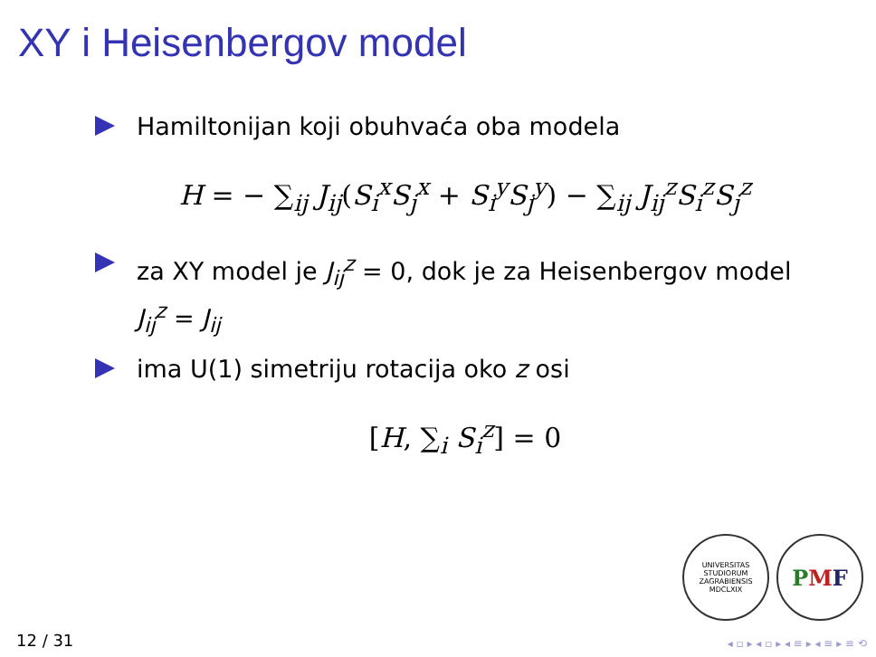XY i Heisenbergov model
Hamiltonijan koji obuhvaća oba modela
H = − ∑<sub>ij</sub> J<sub>ij</sub>(S<sub>i</sub><sup>x</sup>S<sub>j</sub><sup>x</sup> + S<sub>i</sub><sup>y</sup>S<sub>j</sub><sup>y</sup>) − ∑<sub>ij</sub> J<sub>ij</sub><sup>z</sup>S<sub>i</sub><sup>z</sup>S<sub>j</sub><sup>z</sup>
za XY model je J<sub>ij</sub><sup>z</sup> = 0, dok je za Heisenbergov model J<sub>ij</sub><sup>z</sup> = J<sub>ij</sub>
ima U(1) simetriju rotacija oko z osi
[H, ∑<sub>i</sub> S<sub>i</sub><sup>z</sup>] = 0
UNIVERSITAS STUDIORUM ZAGRABIENSIS MDCLXIX
PMF
12 / 31 ◂ ▫ ▸ ◂ ▫ ▸ ◂ ≡ ▸ ◂ ≡ ▸ ≡ ⟲